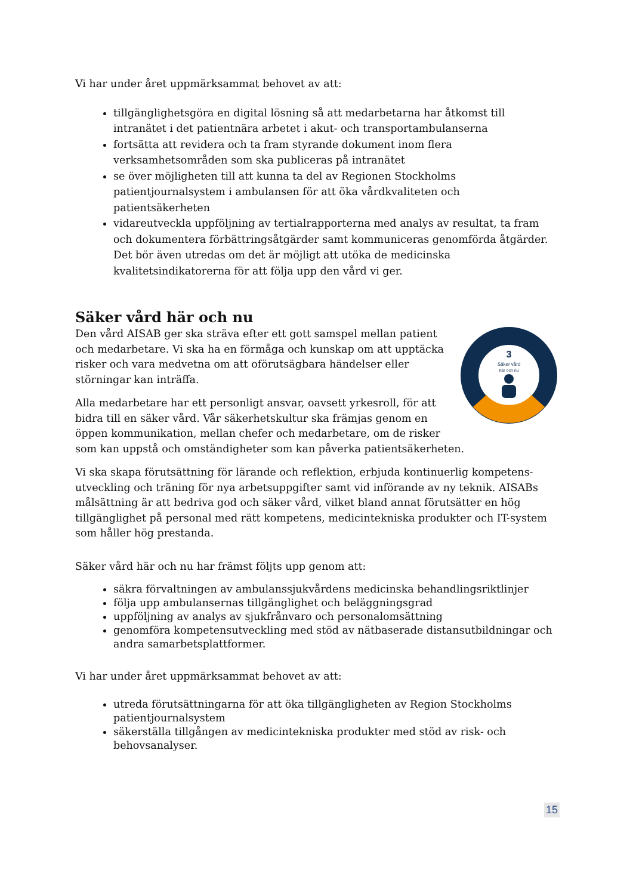Vi har under året uppmärksammat behovet av att:
tillgänglighetsgöra en digital lösning så att medarbetarna har åtkomst till intranätet i det patientnära arbetet i akut- och transportambulanserna
fortsätta att revidera och ta fram styrande dokument inom flera verksamhetsområden som ska publiceras på intranätet
se över möjligheten till att kunna ta del av Regionen Stockholms patientjournalsystem i ambulansen för att öka vårdkvaliteten och patientsäkerheten
vidareutveckla uppföljning av tertialrapporterna med analys av resultat, ta fram och dokumentera förbättringsåtgärder samt kommuniceras genomförda åtgärder. Det bör även utredas om det är möjligt att utöka de medicinska kvalitetsindikatorerna för att följa upp den vård vi ger.
Säker vård här och nu
3
Säker vård
här och nu
Den vård AISAB ger ska sträva efter ett gott samspel mellan patient och medarbetare. Vi ska ha en förmåga och kunskap om att upptäcka risker och vara medvetna om att oförutsägbara händelser eller störningar kan inträffa.
Alla medarbetare har ett personligt ansvar, oavsett yrkesroll, för att bidra till en säker vård. Vår säkerhetskultur ska främjas genom en öppen kommunikation, mellan chefer och medarbetare, om de risker som kan uppstå och omständigheter som kan påverka patientsäkerheten.
Vi ska skapa förutsättning för lärande och reflektion, erbjuda kontinuerlig kompetens-utveckling och träning för nya arbetsuppgifter samt vid införande av ny teknik. AISABs målsättning är att bedriva god och säker vård, vilket bland annat förutsätter en hög tillgänglighet på personal med rätt kompetens, medicintekniska produkter och IT-system som håller hög prestanda.
Säker vård här och nu har främst följts upp genom att:
säkra förvaltningen av ambulanssjukvårdens medicinska behandlingsriktlinjer
följa upp ambulansernas tillgänglighet och beläggningsgrad
uppföljning av analys av sjukfrånvaro och personalomsättning
genomföra kompetensutveckling med stöd av nätbaserade distansutbildningar och andra samarbetsplattformer.
Vi har under året uppmärksammat behovet av att:
utreda förutsättningarna för att öka tillgängligheten av Region Stockholms patientjournalsystem
säkerställa tillgången av medicintekniska produkter med stöd av risk- och behovsanalyser.
15